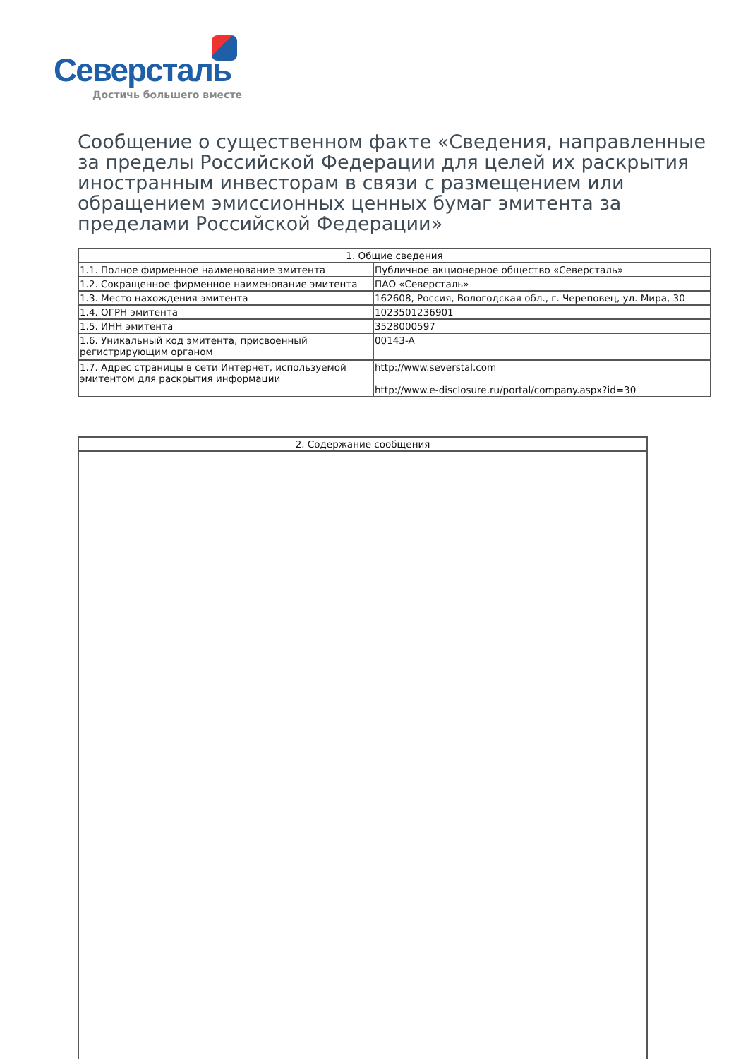Северсталь
Достичь большего вместе
Сообщение о существенном факте «Сведения, направленные за пределы Российской Федерации для целей их раскрытия иностранным инвесторам в связи с размещением или обращением эмиссионных ценных бумаг эмитента за пределами Российской Федерации»
| 1. Общие сведения | |
| --- | --- |
| 1.1. Полное фирменное наименование эмитента | Публичное акционерное общество «Северсталь» |
| 1.2. Сокращенное фирменное наименование эмитента | ПАО «Северсталь» |
| 1.3. Место нахождения эмитента | 162608, Россия, Вологодская обл., г. Череповец, ул. Мира, 30 |
| 1.4. ОГРН эмитента | 1023501236901 |
| 1.5. ИНН эмитента | 3528000597 |
| 1.6. Уникальный код эмитента, присвоенный регистрирующим органом | 00143-A |
| 1.7. Адрес страницы в сети Интернет, используемой эмитентом для раскрытия информации | http://www.severstal.com http://www.e-disclosure.ru/portal/company.aspx?id=30 |
| 2. Содержание сообщения |
| --- |